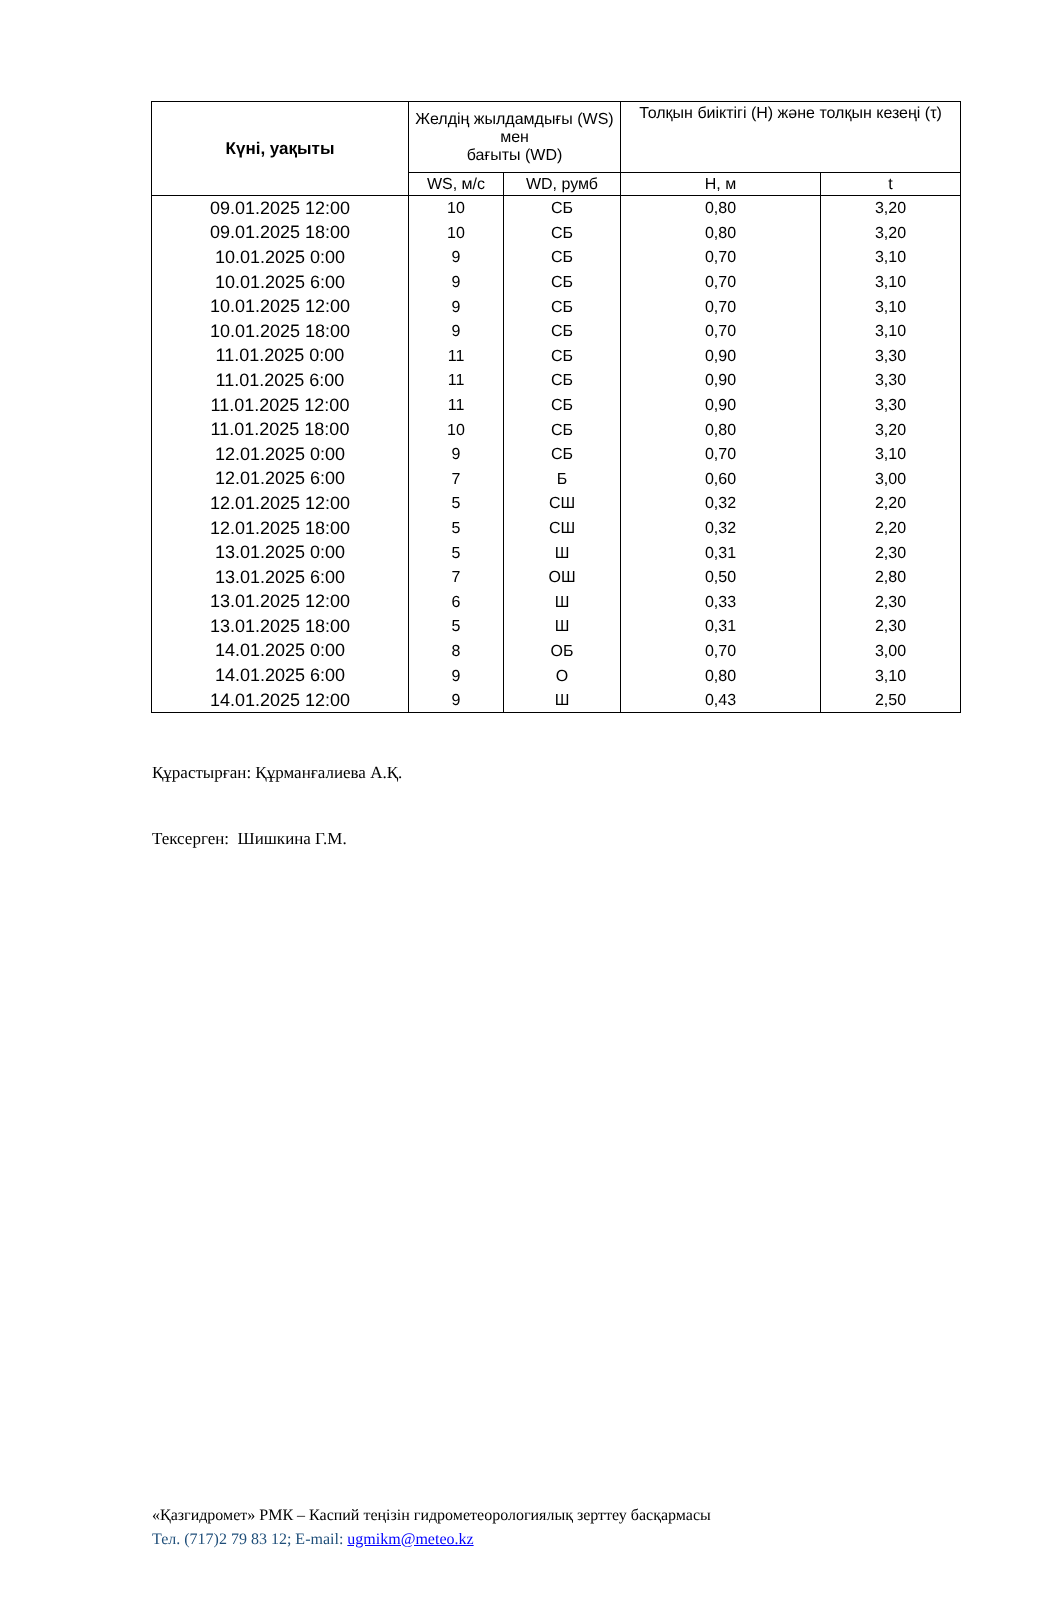| Күні, уақыты | Желдің жылдамдығы (WS) мен бағыты (WD) | | Толқын биіктігі (H) және толқын кезеңі (τ) | |
| --- | --- | --- | --- | --- |
| | WS, м/с | WD, румб | H, м | t |
| 09.01.2025 12:00 | 10 | СБ | 0,80 | 3,20 |
| 09.01.2025 18:00 | 10 | СБ | 0,80 | 3,20 |
| 10.01.2025 0:00 | 9 | СБ | 0,70 | 3,10 |
| 10.01.2025 6:00 | 9 | СБ | 0,70 | 3,10 |
| 10.01.2025 12:00 | 9 | СБ | 0,70 | 3,10 |
| 10.01.2025 18:00 | 9 | СБ | 0,70 | 3,10 |
| 11.01.2025 0:00 | 11 | СБ | 0,90 | 3,30 |
| 11.01.2025 6:00 | 11 | СБ | 0,90 | 3,30 |
| 11.01.2025 12:00 | 11 | СБ | 0,90 | 3,30 |
| 11.01.2025 18:00 | 10 | СБ | 0,80 | 3,20 |
| 12.01.2025 0:00 | 9 | СБ | 0,70 | 3,10 |
| 12.01.2025 6:00 | 7 | Б | 0,60 | 3,00 |
| 12.01.2025 12:00 | 5 | СШ | 0,32 | 2,20 |
| 12.01.2025 18:00 | 5 | СШ | 0,32 | 2,20 |
| 13.01.2025 0:00 | 5 | Ш | 0,31 | 2,30 |
| 13.01.2025 6:00 | 7 | ОШ | 0,50 | 2,80 |
| 13.01.2025 12:00 | 6 | Ш | 0,33 | 2,30 |
| 13.01.2025 18:00 | 5 | Ш | 0,31 | 2,30 |
| 14.01.2025 0:00 | 8 | ОБ | 0,70 | 3,00 |
| 14.01.2025 6:00 | 9 | О | 0,80 | 3,10 |
| 14.01.2025 12:00 | 9 | Ш | 0,43 | 2,50 |
Құрастырған: Құрманғалиева А.Қ.
Тексерген: Шишкина Г.М.
«Қазгидромет» РМК – Каспий теңізін гидрометеорологиялық зерттеу басқармасы
Тел. (717)2 79 83 12; E-mail: ugmikm@meteo.kz